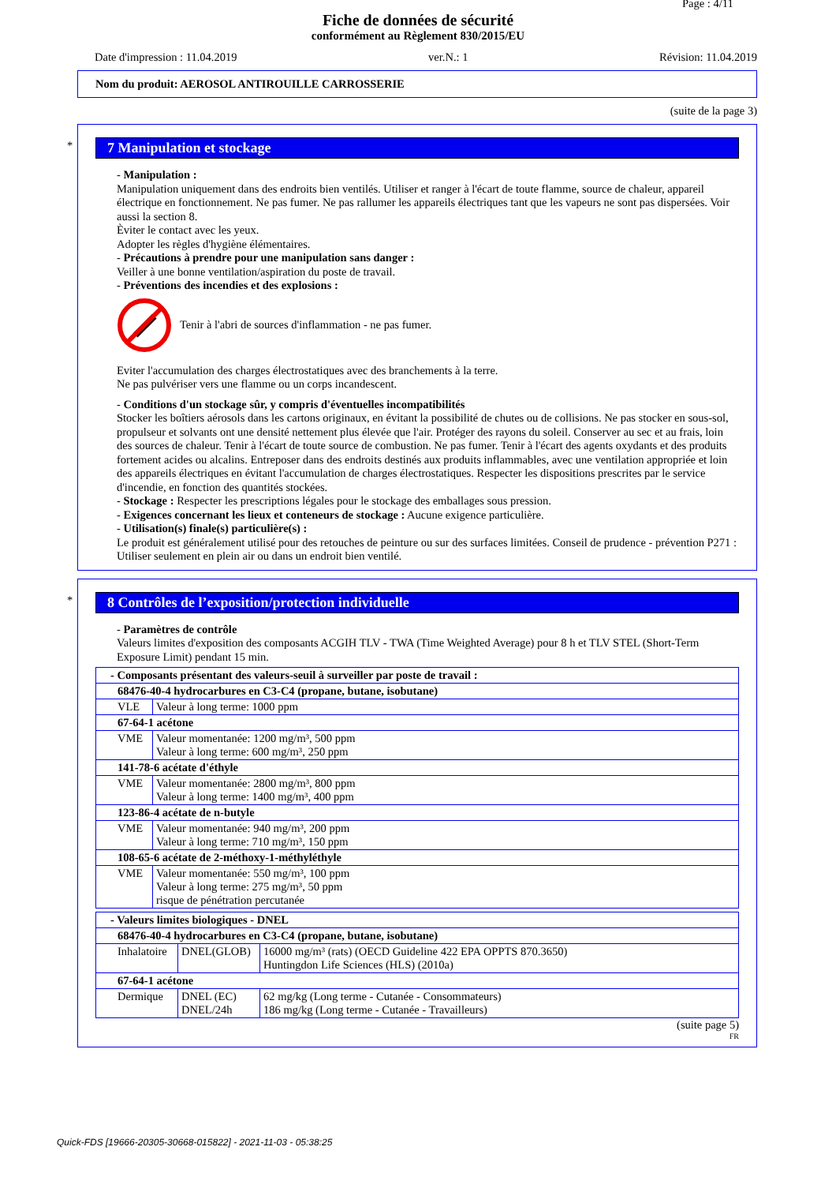Page : 4/11
Fiche de données de sécurité
conformément au Règlement 830/2015/EU
Date d'impression : 11.04.2019 ver.N.: 1 Révision: 11.04.2019
Nom du produit: AEROSOL ANTIROUILLE CARROSSERIE
(suite de la page 3)
*
7 Manipulation et stockage
- Manipulation :
Manipulation uniquement dans des endroits bien ventilés. Utiliser et ranger à l'écart de toute flamme, source de chaleur, appareil électrique en fonctionnement. Ne pas fumer. Ne pas rallumer les appareils électriques tant que les vapeurs ne sont pas dispersées. Voir aussi la section 8.
Èviter le contact avec les yeux.
Adopter les règles d'hygiène élémentaires.
- Précautions à prendre pour une manipulation sans danger :
Veiller à une bonne ventilation/aspiration du poste de travail.
- Préventions des incendies et des explosions :
Tenir à l'abri de sources d'inflammation - ne pas fumer.
Eviter l'accumulation des charges électrostatiques avec des branchements à la terre.
Ne pas pulvériser vers une flamme ou un corps incandescent.
- Conditions d'un stockage sûr, y compris d'éventuelles incompatibilités
Stocker les boîtiers aérosols dans les cartons originaux, en évitant la possibilité de chutes ou de collisions. Ne pas stocker en sous-sol, propulseur et solvants ont une densité nettement plus élevée que l'air. Protéger des rayons du soleil. Conserver au sec et au frais, loin des sources de chaleur. Tenir à l'écart de toute source de combustion. Ne pas fumer. Tenir à l'écart des agents oxydants et des produits fortement acides ou alcalins. Entreposer dans des endroits destinés aux produits inflammables, avec une ventilation appropriée et loin des appareils électriques en évitant l'accumulation de charges électrostatiques. Respecter les dispositions prescrites par le service d'incendie, en fonction des quantités stockées.
- Stockage : Respecter les prescriptions légales pour le stockage des emballages sous pression.
- Exigences concernant les lieux et conteneurs de stockage : Aucune exigence particulière.
- Utilisation(s) finale(s) particulière(s) :
Le produit est généralement utilisé pour des retouches de peinture ou sur des surfaces limitées. Conseil de prudence - prévention P271 : Utiliser seulement en plein air ou dans un endroit bien ventilé.
*
8 Contrôles de l’exposition/protection individuelle
- Paramètres de contrôle
Valeurs limites d'exposition des composants ACGIH TLV - TWA (Time Weighted Average) pour 8 h et TLV STEL (Short-Term Exposure Limit) pendant 15 min.
| - Composants présentant des valeurs-seuil à surveiller par poste de travail : | |
| --- | --- |
| 68476-40-4 hydrocarbures en C3-C4 (propane, butane, isobutane) | |
| VLE | Valeur à long terme: 1000 ppm |
| 67-64-1 acétone | |
| VME | Valeur momentanée: 1200 mg/m³, 500 ppm Valeur à long terme: 600 mg/m³, 250 ppm |
| 141-78-6 acétate d'éthyle | |
| VME | Valeur momentanée: 2800 mg/m³, 800 ppm Valeur à long terme: 1400 mg/m³, 400 ppm |
| 123-86-4 acétate de n-butyle | |
| VME | Valeur momentanée: 940 mg/m³, 200 ppm Valeur à long terme: 710 mg/m³, 150 ppm |
| 108-65-6 acétate de 2-méthoxy-1-méthyléthyle | |
| VME | Valeur momentanée: 550 mg/m³, 100 ppm Valeur à long terme: 275 mg/m³, 50 ppm risque de pénétration percutanée |
| - Valeurs limites biologiques - DNEL | | |
| --- | --- | --- |
| 68476-40-4 hydrocarbures en C3-C4 (propane, butane, isobutane) | | |
| Inhalatoire | DNEL(GLOB) | 16000 mg/m³ (rats) (OECD Guideline 422 EPA OPPTS 870.3650) Huntingdon Life Sciences (HLS) (2010a) |
| 67-64-1 acétone | | |
| Dermique | DNEL (EC) DNEL/24h | 62 mg/kg (Long terme - Cutanée - Consommateurs) 186 mg/kg (Long terme - Cutanée - Travailleurs) |
(suite page 5)
FR
Quick-FDS [19666-20305-30668-015822] - 2021-11-03 - 05:38:25